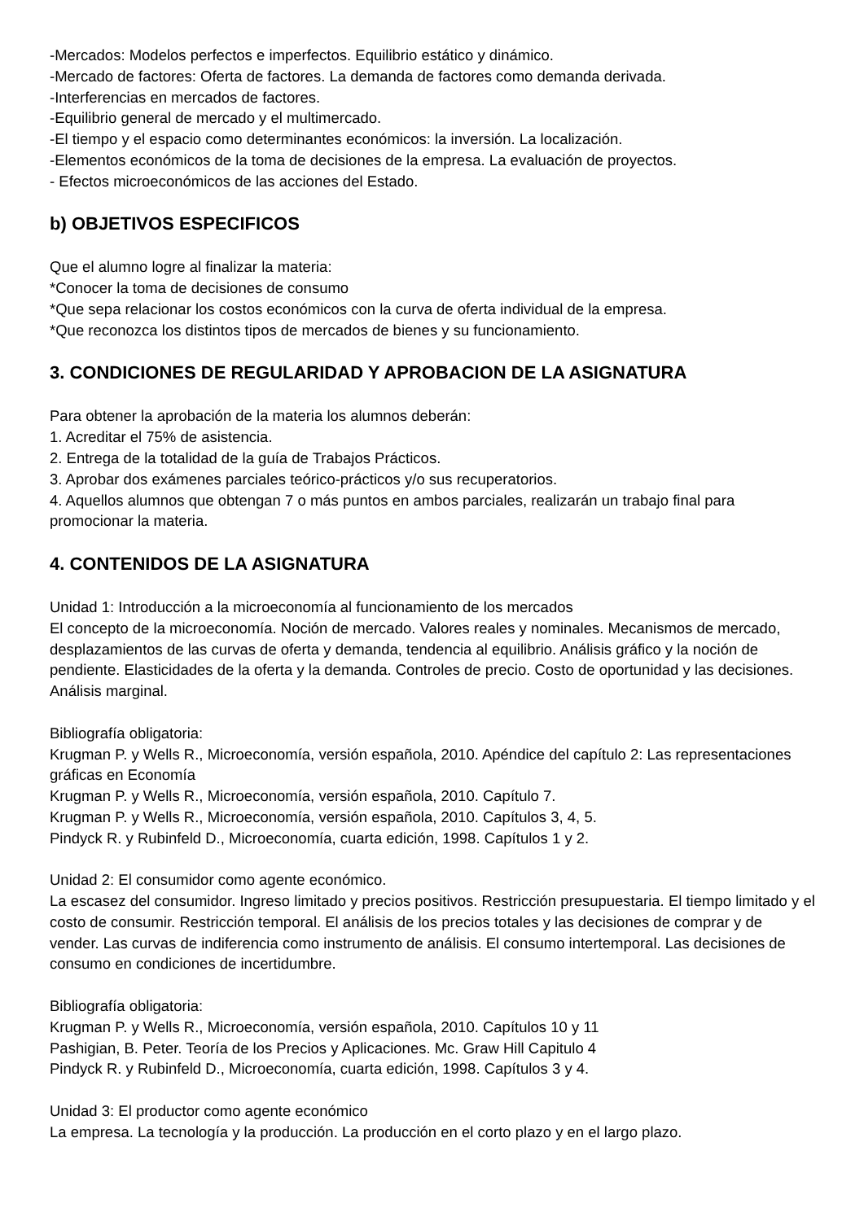-Mercados: Modelos perfectos e imperfectos. Equilibrio estático y dinámico.
-Mercado de factores: Oferta de factores. La demanda de factores como demanda derivada.
-Interferencias en mercados de factores.
-Equilibrio general de mercado y el multimercado.
-El tiempo y el espacio como determinantes económicos: la inversión. La localización.
-Elementos económicos de la toma de decisiones de la empresa. La evaluación de proyectos.
- Efectos microeconómicos de las acciones del Estado.
b) OBJETIVOS ESPECIFICOS
Que el alumno logre al finalizar la materia:
*Conocer la toma de decisiones de consumo
*Que sepa relacionar los costos económicos con la curva de oferta individual de la empresa.
*Que reconozca los distintos tipos de mercados de bienes y su funcionamiento.
3. CONDICIONES DE REGULARIDAD Y APROBACION DE LA ASIGNATURA
Para obtener la aprobación de la materia los alumnos deberán:
1. Acreditar el 75% de asistencia.
2. Entrega de la totalidad de la guía de Trabajos Prácticos.
3. Aprobar dos exámenes parciales teórico-prácticos y/o sus recuperatorios.
4. Aquellos alumnos que obtengan 7 o más puntos en ambos parciales, realizarán un trabajo final para promocionar la materia.
4. CONTENIDOS DE LA ASIGNATURA
Unidad 1: Introducción a la microeconomía al funcionamiento de los mercados
El concepto de la microeconomía. Noción de mercado. Valores reales y nominales. Mecanismos de mercado, desplazamientos de las curvas de oferta y demanda, tendencia al equilibrio. Análisis gráfico y la noción de pendiente. Elasticidades de la oferta y la demanda. Controles de precio. Costo de oportunidad y las decisiones. Análisis marginal.
Bibliografía obligatoria:
Krugman P. y Wells R., Microeconomía, versión española, 2010. Apéndice del capítulo 2: Las representaciones gráficas en Economía
Krugman P. y Wells R., Microeconomía, versión española, 2010. Capítulo 7.
Krugman P. y Wells R., Microeconomía, versión española, 2010. Capítulos 3, 4, 5.
Pindyck R. y Rubinfeld D., Microeconomía, cuarta edición, 1998. Capítulos 1 y 2.
Unidad 2: El consumidor como agente económico.
La escasez del consumidor. Ingreso limitado y precios positivos. Restricción presupuestaria. El tiempo limitado y el costo de consumir. Restricción temporal. El análisis de los precios totales y las decisiones de comprar y de vender. Las curvas de indiferencia como instrumento de análisis. El consumo intertemporal. Las decisiones de consumo en condiciones de incertidumbre.
Bibliografía obligatoria:
Krugman P. y Wells R., Microeconomía, versión española, 2010. Capítulos 10 y 11
Pashigian, B. Peter. Teoría de los Precios y Aplicaciones. Mc. Graw Hill Capitulo 4
Pindyck R. y Rubinfeld D., Microeconomía, cuarta edición, 1998. Capítulos 3 y 4.
Unidad 3: El productor como agente económico
La empresa. La tecnología y la producción. La producción en el corto plazo y en el largo plazo.